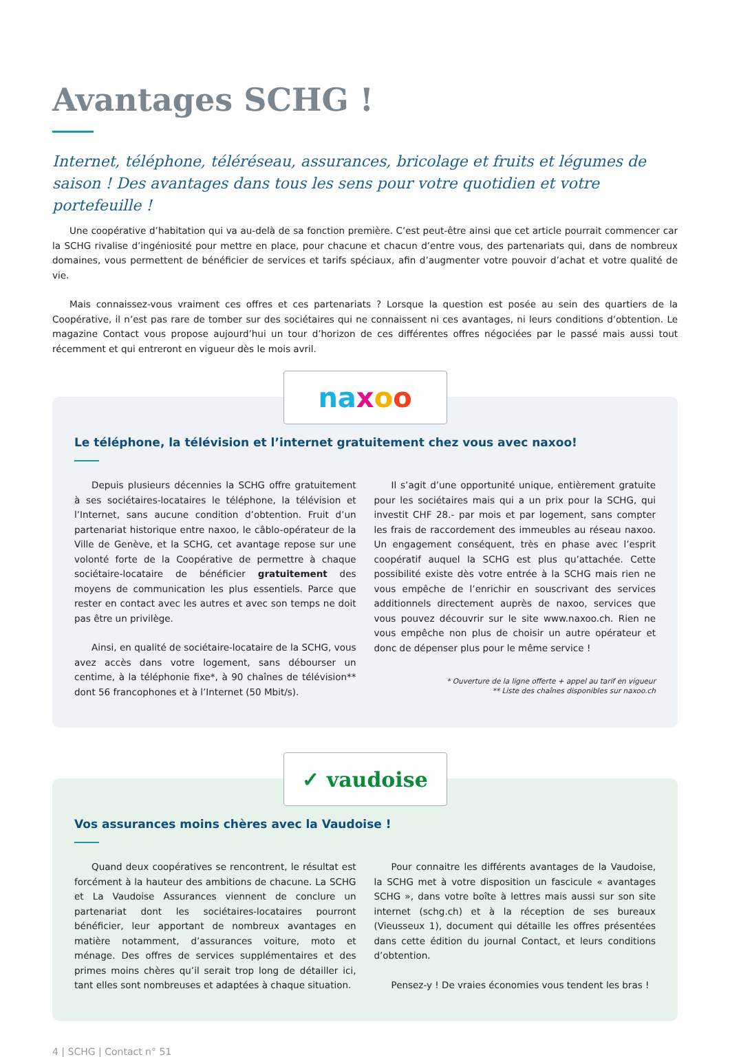Avantages SCHG !
Internet, téléphone, téléréseau, assurances, bricolage et fruits et légumes de saison ! Des avantages dans tous les sens pour votre quotidien et votre portefeuille !
Une coopérative d’habitation qui va au-delà de sa fonction première. C’est peut-être ainsi que cet article pourrait commencer car la SCHG rivalise d’ingéniosité pour mettre en place, pour chacune et chacun d’entre vous, des partenariats qui, dans de nombreux domaines, vous permettent de bénéficier de services et tarifs spéciaux, afin d’augmenter votre pouvoir d’achat et votre qualité de vie.
Mais connaissez-vous vraiment ces offres et ces partenariats ? Lorsque la question est posée au sein des quartiers de la Coopérative, il n’est pas rare de tomber sur des sociétaires qui ne connaissent ni ces avantages, ni leurs conditions d’obtention. Le magazine Contact vous propose aujourd’hui un tour d’horizon de ces différentes offres négociées par le passé mais aussi tout récemment et qui entreront en vigueur dès le mois avril.
na x o o
Le téléphone, la télévision et l’internet gratuitement chez vous avec naxoo!
Depuis plusieurs décennies la SCHG offre gratuitement à ses sociétaires-locataires le téléphone, la télévision et l’Internet, sans aucune condition d’obtention. Fruit d’un partenariat historique entre naxoo, le câblo-opérateur de la Ville de Genève, et la SCHG, cet avantage repose sur une volonté forte de la Coopérative de permettre à chaque sociétaire-locataire de bénéficier gratuitement des moyens de communication les plus essentiels. Parce que rester en contact avec les autres et avec son temps ne doit pas être un privilège.
Ainsi, en qualité de sociétaire-locataire de la SCHG, vous avez accès dans votre logement, sans débourser un centime, à la téléphonie fixe*, à 90 chaînes de télévision** dont 56 francophones et à l’Internet (50 Mbit/s).
Il s’agit d’une opportunité unique, entièrement gratuite pour les sociétaires mais qui a un prix pour la SCHG, qui investit CHF 28.- par mois et par logement, sans compter les frais de raccordement des immeubles au réseau naxoo. Un engagement conséquent, très en phase avec l’esprit coopératif auquel la SCHG est plus qu’attachée. Cette possibilité existe dès votre entrée à la SCHG mais rien ne vous empêche de l’enrichir en souscrivant des services additionnels directement auprès de naxoo, services que vous pouvez découvrir sur le site www.naxoo.ch. Rien ne vous empêche non plus de choisir un autre opérateur et donc de dépenser plus pour le même service !
* Ouverture de la ligne offerte + appel au tarif en vigueur
** Liste des chaînes disponibles sur naxoo.ch
✓ vaudoise
Vos assurances moins chères avec la Vaudoise !
Quand deux coopératives se rencontrent, le résultat est forcément à la hauteur des ambitions de chacune. La SCHG et La Vaudoise Assurances viennent de conclure un partenariat dont les sociétaires-locataires pourront bénéficier, leur apportant de nombreux avantages en matière notamment, d’assurances voiture, moto et ménage. Des offres de services supplémentaires et des primes moins chères qu’il serait trop long de détailler ici, tant elles sont nombreuses et adaptées à chaque situation.
Pour connaitre les différents avantages de la Vaudoise, la SCHG met à votre disposition un fascicule « avantages SCHG », dans votre boîte à lettres mais aussi sur son site internet (schg.ch) et à la réception de ses bureaux (Vieusseux 1), document qui détaille les offres présentées dans cette édition du journal Contact, et leurs conditions d’obtention.
Pensez-y ! De vraies économies vous tendent les bras !
4 | SCHG | Contact n° 51